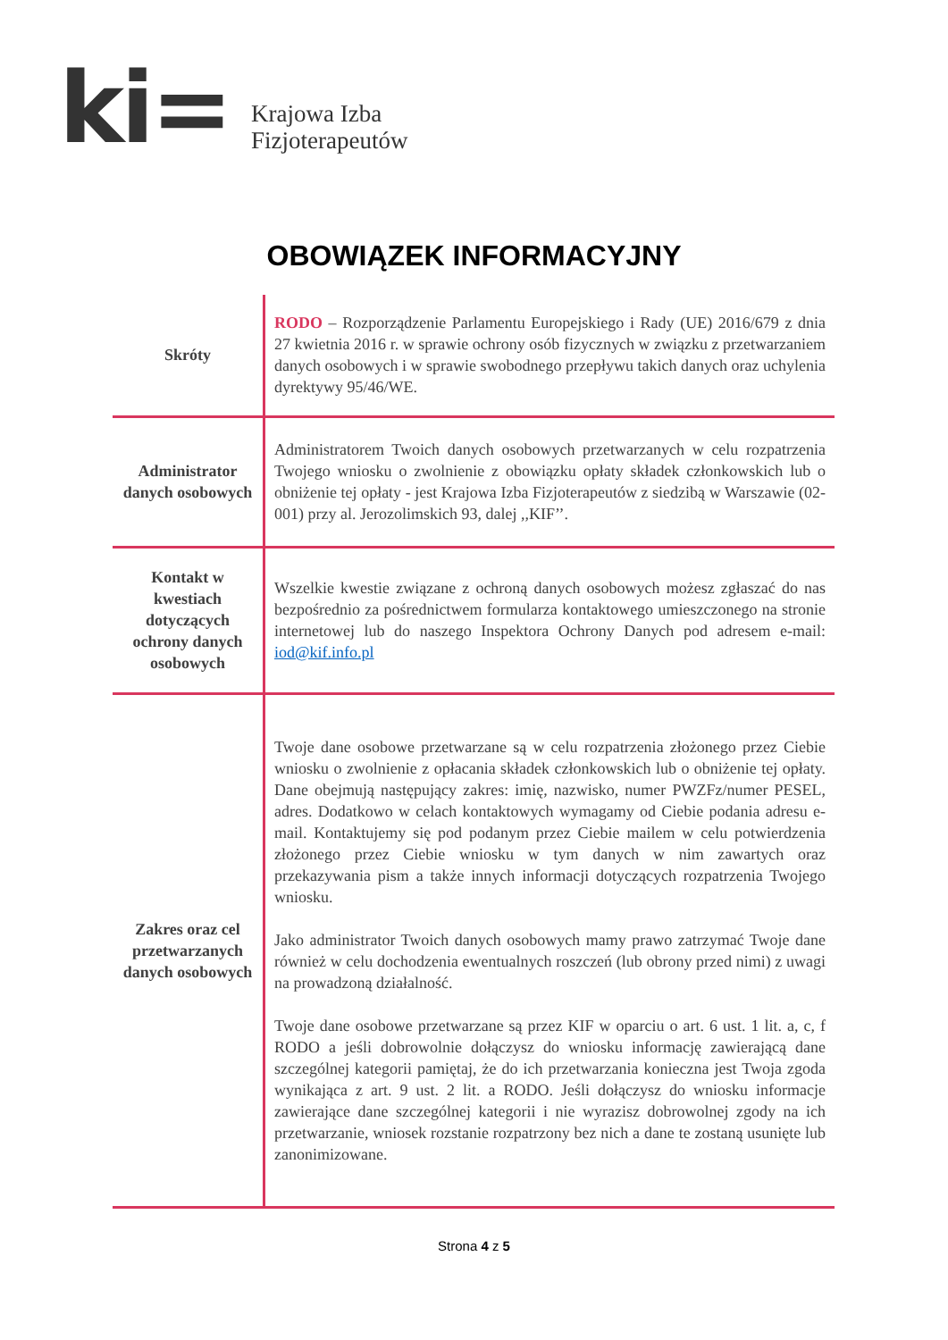ki=
Krajowa Izba
Fizjoterapeutów
OBOWIĄZEK INFORMACYJNY
| Skróty | RODO – Rozporządzenie Parlamentu Europejskiego i Rady (UE) 2016/679 z dnia 27 kwietnia 2016 r. w sprawie ochrony osób fizycznych w związku z przetwarzaniem danych osobowych i w sprawie swobodnego przepływu takich danych oraz uchylenia dyrektywy 95/46/WE. |
| Administrator danych osobowych | Administratorem Twoich danych osobowych przetwarzanych w celu rozpatrzenia Twojego wniosku o zwolnienie z obowiązku opłaty składek członkowskich lub o obniżenie tej opłaty - jest Krajowa Izba Fizjoterapeutów z siedzibą w Warszawie (02-001) przy al. Jerozolimskich 93, dalej ,,KIF’’. |
| Kontakt w kwestiach dotyczących ochrony danych osobowych | Wszelkie kwestie związane z ochroną danych osobowych możesz zgłaszać do nas bezpośrednio za pośrednictwem formularza kontaktowego umieszczonego na stronie internetowej lub do naszego Inspektora Ochrony Danych pod adresem e-mail: iod@kif.info.pl |
| Zakres oraz cel przetwarzanych danych osobowych | Twoje dane osobowe przetwarzane są w celu rozpatrzenia złożonego przez Ciebie wniosku o zwolnienie z opłacania składek członkowskich lub o obniżenie tej opłaty. Dane obejmują następujący zakres: imię, nazwisko, numer PWZFz/numer PESEL, adres. Dodatkowo w celach kontaktowych wymagamy od Ciebie podania adresu e-mail. Kontaktujemy się pod podanym przez Ciebie mailem w celu potwierdzenia złożonego przez Ciebie wniosku w tym danych w nim zawartych oraz przekazywania pism a także innych informacji dotyczących rozpatrzenia Twojego wniosku. Jako administrator Twoich danych osobowych mamy prawo zatrzymać Twoje dane również w celu dochodzenia ewentualnych roszczeń (lub obrony przed nimi) z uwagi na prowadzoną działalność. Twoje dane osobowe przetwarzane są przez KIF w oparciu o art. 6 ust. 1 lit. a, c, f RODO a jeśli dobrowolnie dołączysz do wniosku informację zawierającą dane szczególnej kategorii pamiętaj, że do ich przetwarzania konieczna jest Twoja zgoda wynikająca z art. 9 ust. 2 lit. a RODO. Jeśli dołączysz do wniosku informacje zawierające dane szczególnej kategorii i nie wyrazisz dobrowolnej zgody na ich przetwarzanie, wniosek rozstanie rozpatrzony bez nich a dane te zostaną usunięte lub zanonimizowane. |
Strona 4 z 5